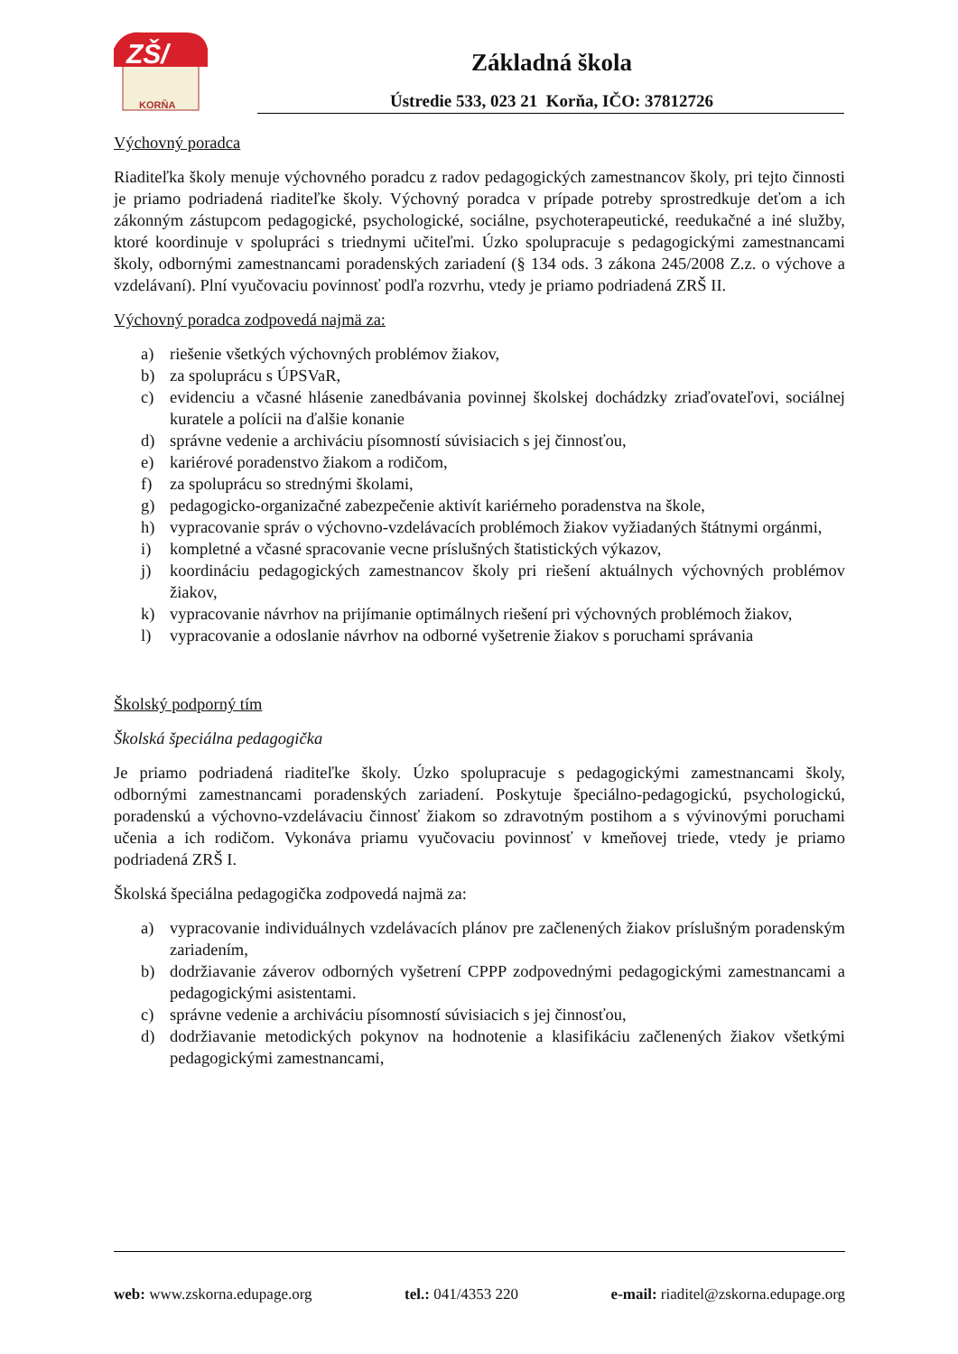ZŠ/
KORŇA
Základná škola
Ústredie 533, 023 21 Korňa, IČO: 37812726
Výchovný poradca
Riaditeľka školy menuje výchovného poradcu z radov pedagogických zamestnancov školy, pri tejto činnosti je priamo podriadená riaditeľke školy. Výchovný poradca v prípade potreby sprostredkuje deťom a ich zákonným zástupcom pedagogické, psychologické, sociálne, psychoterapeutické, reedukačné a iné služby, ktoré koordinuje v spolupráci s triednymi učiteľmi. Úzko spolupracuje s pedagogickými zamestnancami školy, odbornými zamestnancami poradenských zariadení (§ 134 ods. 3 zákona 245/2008 Z.z. o výchove a vzdelávaní). Plní vyučovaciu povinnosť podľa rozvrhu, vtedy je priamo podriadená ZRŠ II.
Výchovný poradca zodpovedá najmä za:
a) riešenie všetkých výchovných problémov žiakov,
b) za spoluprácu s ÚPSVaR,
c) evidenciu a včasné hlásenie zanedbávania povinnej školskej dochádzky zriaďovateľovi, sociálnej kuratele a polícii na ďalšie konanie
d) správne vedenie a archiváciu písomností súvisiacich s jej činnosťou,
e) kariérové poradenstvo žiakom a rodičom,
f) za spoluprácu so strednými školami,
g) pedagogicko-organizačné zabezpečenie aktivít kariérneho poradenstva na škole,
h) vypracovanie správ o výchovno-vzdelávacích problémoch žiakov vyžiadaných štátnymi orgánmi,
i) kompletné a včasné spracovanie vecne príslušných štatistických výkazov,
j) koordináciu pedagogických zamestnancov školy pri riešení aktuálnych výchovných problémov žiakov,
k) vypracovanie návrhov na prijímanie optimálnych riešení pri výchovných problémoch žiakov,
l) vypracovanie a odoslanie návrhov na odborné vyšetrenie žiakov s poruchami správania
Školský podporný tím
Školská špeciálna pedagogička
Je priamo podriadená riaditeľke školy. Úzko spolupracuje s pedagogickými zamestnancami školy, odbornými zamestnancami poradenských zariadení. Poskytuje špeciálno-pedagogickú, psychologickú, poradenskú a výchovno-vzdelávaciu činnosť žiakom so zdravotným postihom a s vývinovými poruchami učenia a ich rodičom. Vykonáva priamu vyučovaciu povinnosť v kmeňovej triede, vtedy je priamo podriadená ZRŠ I.
Školská špeciálna pedagogička zodpovedá najmä za:
a) vypracovanie individuálnych vzdelávacích plánov pre začlenených žiakov príslušným poradenským zariadením,
b) dodržiavanie záverov odborných vyšetrení CPPP zodpovednými pedagogickými zamestnancami a pedagogickými asistentami.
c) správne vedenie a archiváciu písomností súvisiacich s jej činnosťou,
d) dodržiavanie metodických pokynov na hodnotenie a klasifikáciu začlenených žiakov všetkými pedagogickými zamestnancami,
web: www.zskorna.edupage.org tel.: 041/4353 220 e-mail: riaditel@zskorna.edupage.org